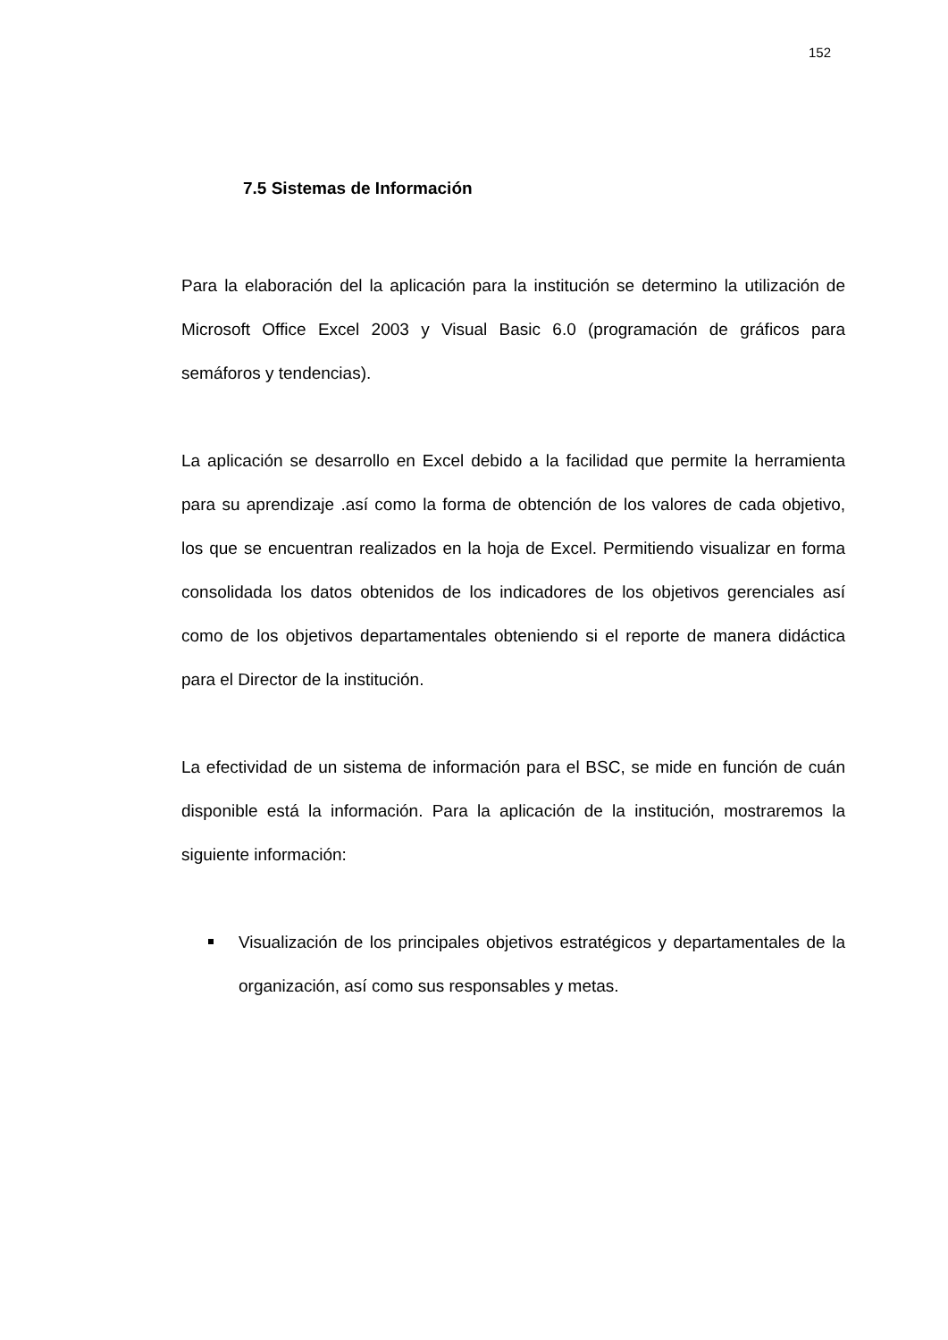152
7.5 Sistemas de Información
Para la elaboración del la aplicación para la institución se determino la utilización de Microsoft Office Excel 2003 y Visual Basic 6.0 (programación de gráficos para semáforos y tendencias).
La aplicación se desarrollo en Excel debido a la facilidad que permite la herramienta para su aprendizaje .así como la forma de obtención de los valores de cada objetivo, los que se encuentran realizados en la hoja de Excel. Permitiendo visualizar en forma consolidada los datos obtenidos de los indicadores de los objetivos gerenciales así como de los objetivos departamentales obteniendo si el reporte de manera didáctica para el Director de la institución.
La efectividad de un sistema de información para el BSC, se mide en función de cuán disponible está la información. Para la aplicación de la institución, mostraremos la siguiente información:
Visualización de los principales objetivos estratégicos y departamentales de la organización, así como sus responsables y metas.